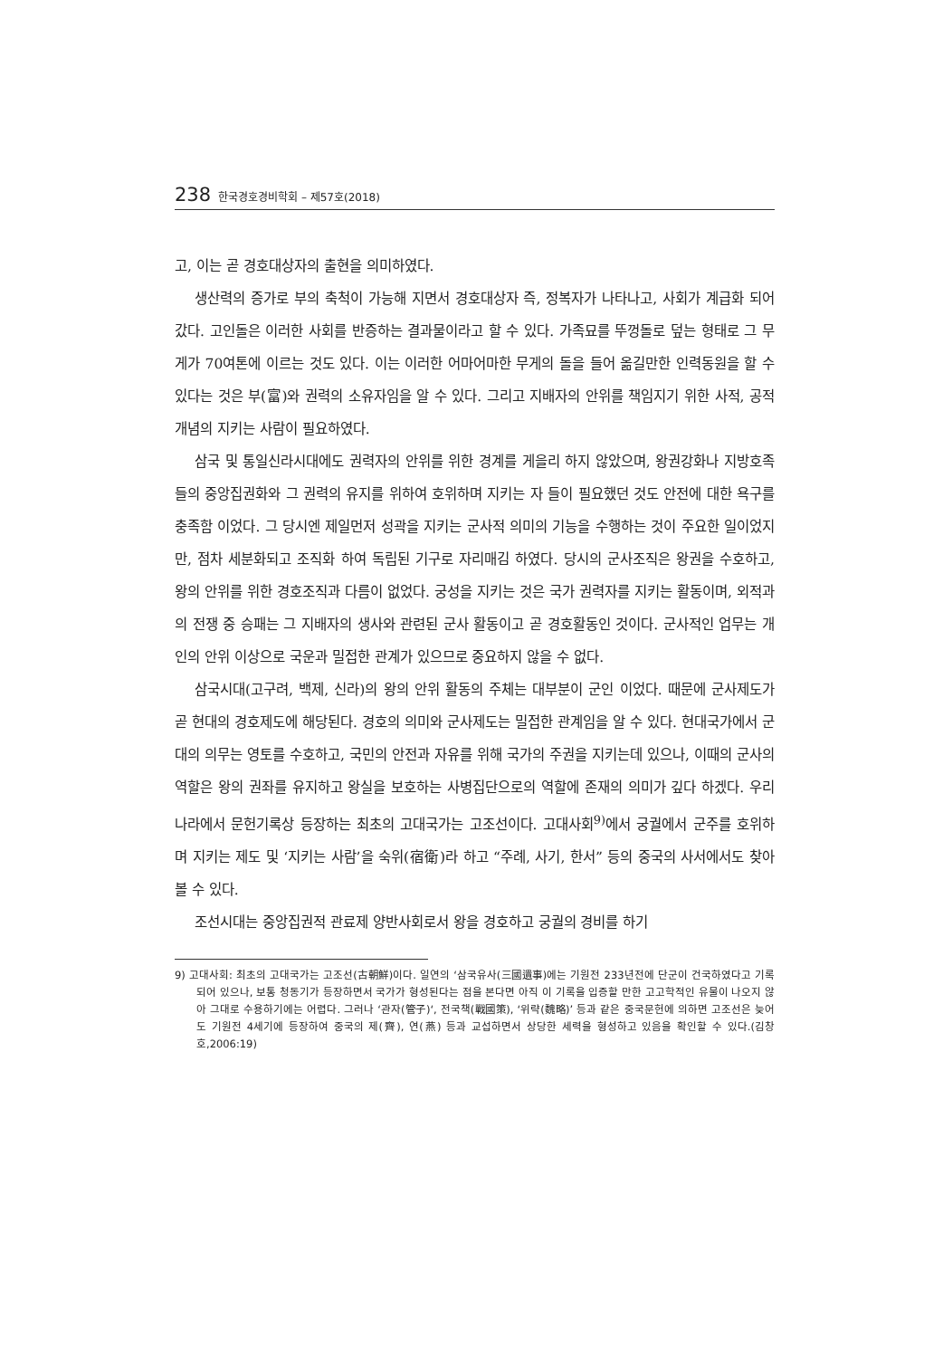238 한국경호경비학회 – 제57호(2018)
고, 이는 곧 경호대상자의 출현을 의미하였다.
생산력의 증가로 부의 축척이 가능해 지면서 경호대상자 즉, 정복자가 나타나고, 사회가 계급화 되어갔다. 고인돌은 이러한 사회를 반증하는 결과물이라고 할 수 있다. 가족묘를 뚜껑돌로 덮는 형태로 그 무게가 70여톤에 이르는 것도 있다. 이는 이러한 어마어마한 무게의 돌을 들어 옮길만한 인력동원을 할 수 있다는 것은 부(富)와 권력의 소유자임을 알 수 있다. 그리고 지배자의 안위를 책임지기 위한 사적, 공적 개념의 지키는 사람이 필요하였다.
삼국 및 통일신라시대에도 권력자의 안위를 위한 경계를 게을리 하지 않았으며, 왕권강화나 지방호족들의 중앙집권화와 그 권력의 유지를 위하여 호위하며 지키는 자 들이 필요했던 것도 안전에 대한 욕구를 충족함 이었다. 그 당시엔 제일먼저 성곽을 지키는 군사적 의미의 기능을 수행하는 것이 주요한 일이었지만, 점차 세분화되고 조직화 하여 독립된 기구로 자리매김 하였다. 당시의 군사조직은 왕권을 수호하고, 왕의 안위를 위한 경호조직과 다름이 없었다. 궁성을 지키는 것은 국가 권력자를 지키는 활동이며, 외적과의 전쟁 중 승패는 그 지배자의 생사와 관련된 군사 활동이고 곧 경호활동인 것이다. 군사적인 업무는 개인의 안위 이상으로 국운과 밀접한 관계가 있으므로 중요하지 않을 수 없다.
삼국시대(고구려, 백제, 신라)의 왕의 안위 활동의 주체는 대부분이 군인 이었다. 때문에 군사제도가 곧 현대의 경호제도에 해당된다. 경호의 의미와 군사제도는 밀접한 관계임을 알 수 있다. 현대국가에서 군대의 의무는 영토를 수호하고, 국민의 안전과 자유를 위해 국가의 주권을 지키는데 있으나, 이때의 군사의 역할은 왕의 권좌를 유지하고 왕실을 보호하는 사병집단으로의 역할에 존재의 의미가 깊다 하겠다. 우리나라에서 문헌기록상 등장하는 최초의 고대국가는 고조선이다. 고대사회<sup>9)</sup>에서 궁궐에서 군주를 호위하며 지키는 제도 및 ‘지키는 사람’을 숙위(宿衛)라 하고 “주례, 사기, 한서” 등의 중국의 사서에서도 찾아 볼 수 있다.
조선시대는 중앙집권적 관료제 양반사회로서 왕을 경호하고 궁궐의 경비를 하기
9) 고대사회: 최초의 고대국가는 고조선(古朝鮮)이다. 일연의 ‘삼국유사(三國遺事)에는 기원전 233년전에 단군이 건국하였다고 기록되어 있으나, 보통 청동기가 등장하면서 국가가 형성된다는 점을 본다면 아직 이 기록을 입증할 만한 고고학적인 유물이 나오지 않아 그대로 수용하기에는 어렵다. 그러나 ‘관자(管子)‘, 전국책(戰國策), ‘위략(魏略)’ 등과 같은 중국문헌에 의하면 고조선은 늦어도 기원전 4세기에 등장하여 중국의 제(齊), 연(燕) 등과 교섭하면서 상당한 세력을 형성하고 있음을 확인할 수 있다.(김창호,2006:19)